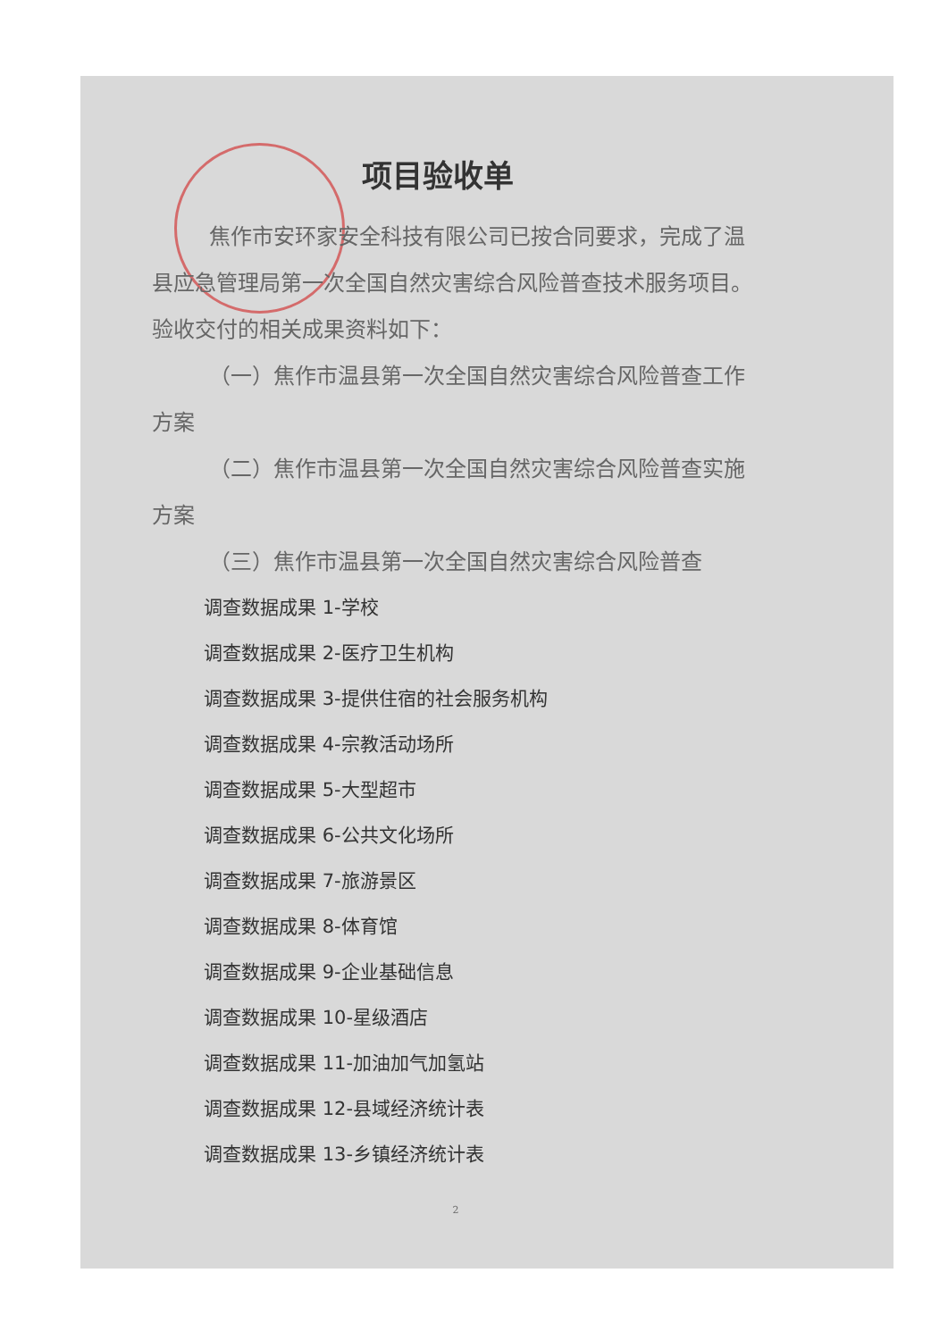项目验收单
焦作市安环家安全科技有限公司已按合同要求，完成了温县应急管理局第一次全国自然灾害综合风险普查技术服务项目。验收交付的相关成果资料如下：
（一）焦作市温县第一次全国自然灾害综合风险普查工作方案
（二）焦作市温县第一次全国自然灾害综合风险普查实施方案
（三）焦作市温县第一次全国自然灾害综合风险普查
调查数据成果 1-学校
调查数据成果 2-医疗卫生机构
调查数据成果 3-提供住宿的社会服务机构
调查数据成果 4-宗教活动场所
调查数据成果 5-大型超市
调查数据成果 6-公共文化场所
调查数据成果 7-旅游景区
调查数据成果 8-体育馆
调查数据成果 9-企业基础信息
调查数据成果 10-星级酒店
调查数据成果 11-加油加气加氢站
调查数据成果 12-县域经济统计表
调查数据成果 13-乡镇经济统计表
2